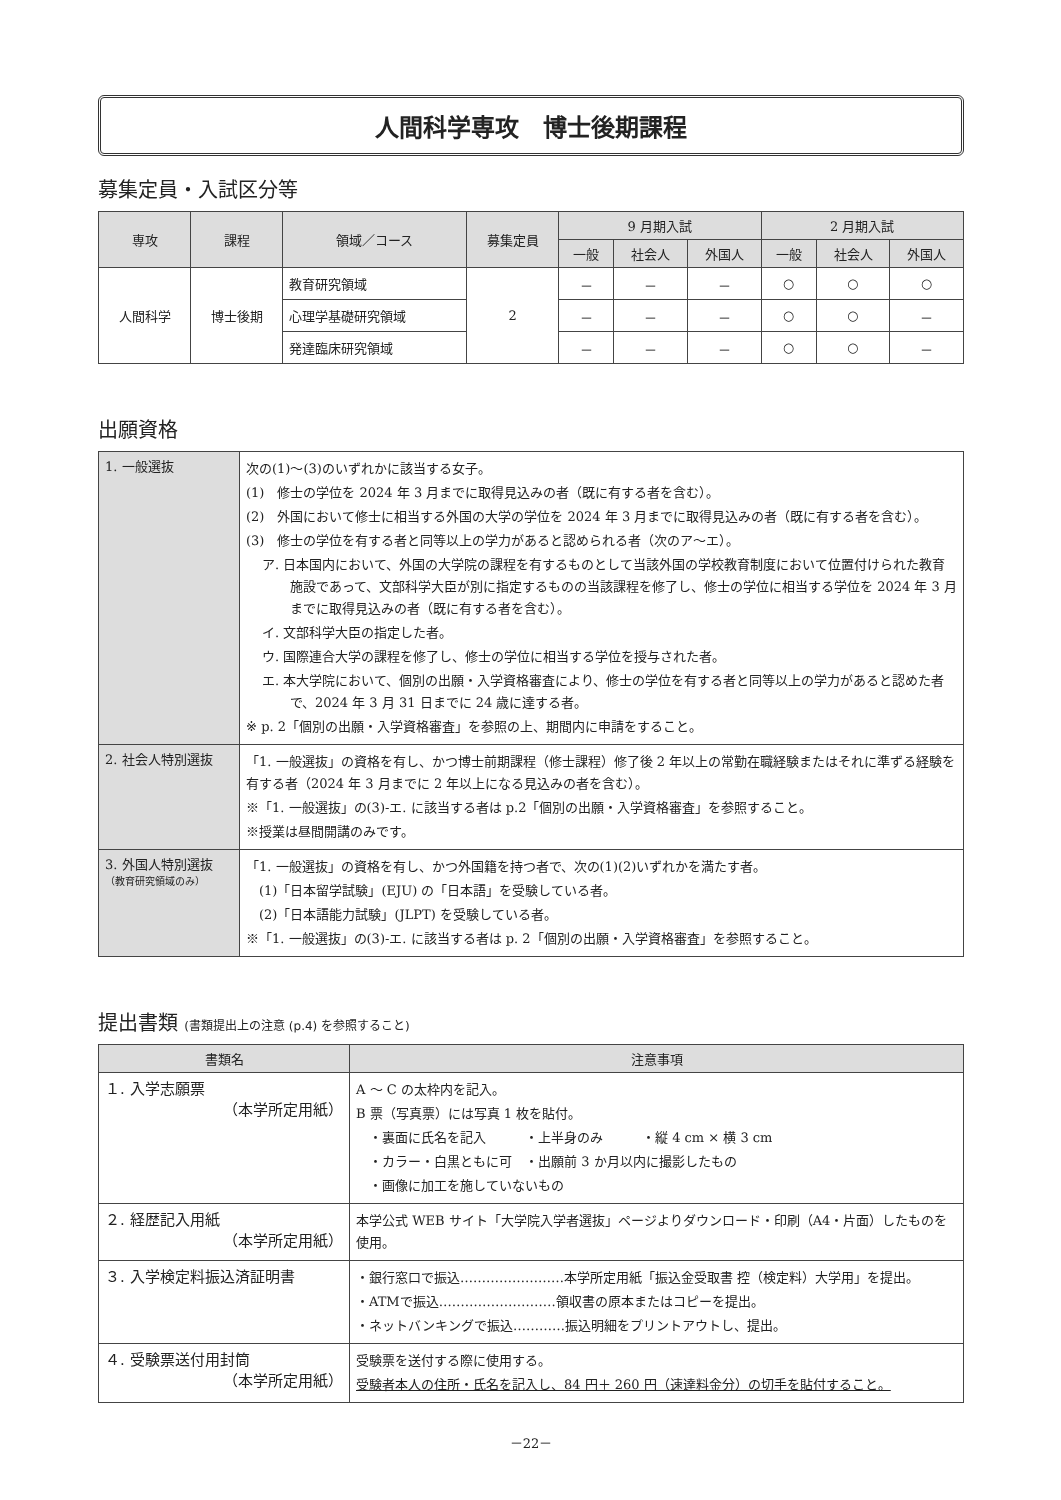人間科学専攻　博士後期課程
募集定員・入試区分等
| 専攻 | 課程 | 領域／コース | 募集定員 | 9 月期入試 | | | 2 月期入試 | | |
| --- | --- | --- | --- | --- | --- | --- | --- | --- | --- |
| | | | | 一般 | 社会人 | 外国人 | 一般 | 社会人 | 外国人 |
| 人間科学 | 博士後期 | 教育研究領域 | 2 | － | － | － | ○ | ○ | ○ |
| | | 心理学基礎研究領域 | | － | － | － | ○ | ○ | － |
| | | 発達臨床研究領域 | | － | － | － | ○ | ○ | － |
出願資格
| 1. 一般選抜 | 次の(1)～(3)のいずれかに該当する女子。 (1) 修士の学位を 2024 年 3 月までに取得見込みの者（既に有する者を含む）。 (2) 外国において修士に相当する外国の大学の学位を 2024 年 3 月までに取得見込みの者（既に有する者を含む）。 (3) 修士の学位を有する者と同等以上の学力があると認められる者（次のア～エ）。 ア. 日本国内において、外国の大学院の課程を有するものとして当該外国の学校教育制度において位置付けられた教育施設であって、文部科学大臣が別に指定するものの当該課程を修了し、修士の学位に相当する学位を 2024 年 3 月までに取得見込みの者（既に有する者を含む）。 イ. 文部科学大臣の指定した者。 ウ. 国際連合大学の課程を修了し、修士の学位に相当する学位を授与された者。 エ. 本大学院において、個別の出願・入学資格審査により、修士の学位を有する者と同等以上の学力があると認めた者で、2024 年 3 月 31 日までに 24 歳に達する者。 ※ p. 2「個別の出願・入学資格審査」を参照の上、期間内に申請をすること。 |
| 2. 社会人特別選抜 | 「1. 一般選抜」の資格を有し、かつ博士前期課程（修士課程）修了後 2 年以上の常勤在職経験またはそれに準ずる経験を有する者（2024 年 3 月までに 2 年以上になる見込みの者を含む）。 ※「1. 一般選抜」の(3)-エ. に該当する者は p.2「個別の出願・入学資格審査」を参照すること。 ※授業は昼間開講のみです。 |
| 3. 外国人特別選抜 （教育研究領域のみ） | 「1. 一般選抜」の資格を有し、かつ外国籍を持つ者で、次の(1)(2)いずれかを満たす者。 (1)「日本留学試験」(EJU) の「日本語」を受験している者。 (2)「日本語能力試験」(JLPT) を受験している者。 ※「1. 一般選抜」の(3)-エ. に該当する者は p. 2「個別の出願・入学資格審査」を参照すること。 |
提出書類 (書類提出上の注意 (p.4) を参照すること)
| 書類名 | 注意事項 |
| --- | --- |
| １. 入学志願票 （本学所定用紙） | A ～ C の太枠内を記入。 B 票（写真票）には写真 1 枚を貼付。 ・裏面に氏名を記入 ・上半身のみ ・縦 4 cm × 横 3 cm ・カラー・白黒ともに可 ・出願前 3 か月以内に撮影したもの ・画像に加工を施していないもの |
| ２. 経歴記入用紙 （本学所定用紙） | 本学公式 WEB サイト「大学院入学者選抜」ページよりダウンロード・印刷（A4・片面）したものを使用。 |
| ３. 入学検定料振込済証明書 | ・銀行窓口で振込……………………本学所定用紙「振込金受取書 控（検定料）大学用」を提出。 ・ATMで振込………………………領収書の原本またはコピーを提出。 ・ネットバンキングで振込…………振込明細をプリントアウトし、提出。 |
| ４. 受験票送付用封筒 （本学所定用紙） | 受験票を送付する際に使用する。 受験者本人の住所・氏名を記入し、84 円＋ 260 円（速達料金分）の切手を貼付すること。 |
－22－